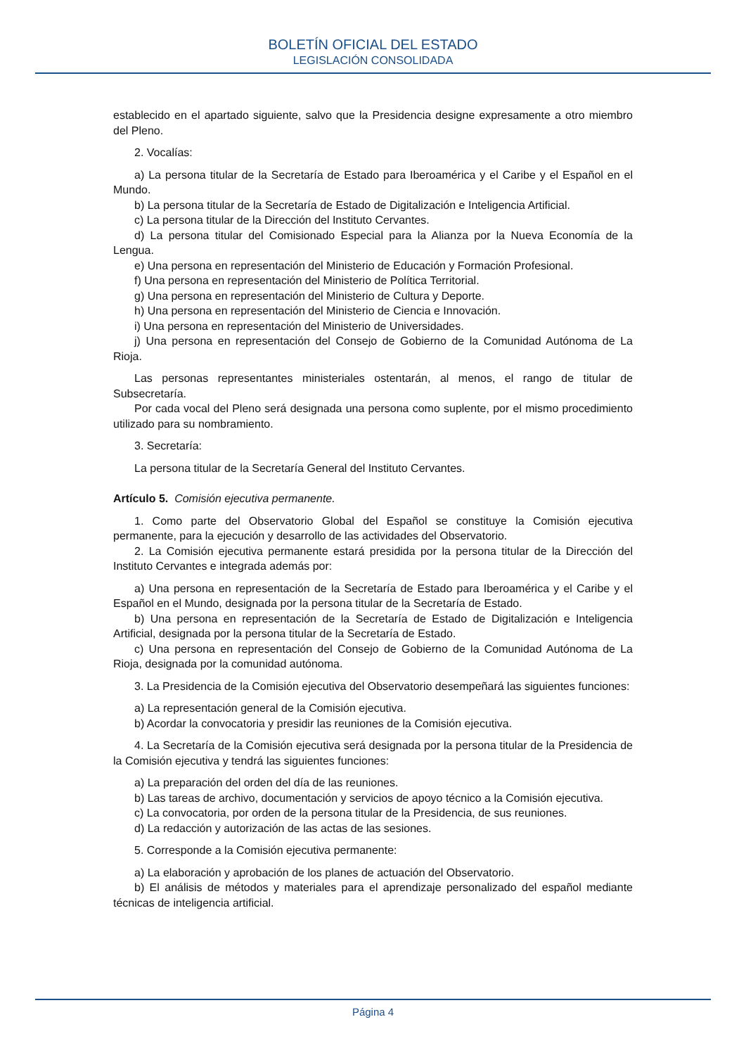BOLETÍN OFICIAL DEL ESTADO
LEGISLACIÓN CONSOLIDADA
establecido en el apartado siguiente, salvo que la Presidencia designe expresamente a otro miembro del Pleno.
2. Vocalías:
a) La persona titular de la Secretaría de Estado para Iberoamérica y el Caribe y el Español en el Mundo.
b) La persona titular de la Secretaría de Estado de Digitalización e Inteligencia Artificial.
c) La persona titular de la Dirección del Instituto Cervantes.
d) La persona titular del Comisionado Especial para la Alianza por la Nueva Economía de la Lengua.
e) Una persona en representación del Ministerio de Educación y Formación Profesional.
f) Una persona en representación del Ministerio de Política Territorial.
g) Una persona en representación del Ministerio de Cultura y Deporte.
h) Una persona en representación del Ministerio de Ciencia e Innovación.
i) Una persona en representación del Ministerio de Universidades.
j) Una persona en representación del Consejo de Gobierno de la Comunidad Autónoma de La Rioja.
Las personas representantes ministeriales ostentarán, al menos, el rango de titular de Subsecretaría.
Por cada vocal del Pleno será designada una persona como suplente, por el mismo procedimiento utilizado para su nombramiento.
3. Secretaría:
La persona titular de la Secretaría General del Instituto Cervantes.
Artículo 5. Comisión ejecutiva permanente.
1. Como parte del Observatorio Global del Español se constituye la Comisión ejecutiva permanente, para la ejecución y desarrollo de las actividades del Observatorio.
2. La Comisión ejecutiva permanente estará presidida por la persona titular de la Dirección del Instituto Cervantes e integrada además por:
a) Una persona en representación de la Secretaría de Estado para Iberoamérica y el Caribe y el Español en el Mundo, designada por la persona titular de la Secretaría de Estado.
b) Una persona en representación de la Secretaría de Estado de Digitalización e Inteligencia Artificial, designada por la persona titular de la Secretaría de Estado.
c) Una persona en representación del Consejo de Gobierno de la Comunidad Autónoma de La Rioja, designada por la comunidad autónoma.
3. La Presidencia de la Comisión ejecutiva del Observatorio desempeñará las siguientes funciones:
a) La representación general de la Comisión ejecutiva.
b) Acordar la convocatoria y presidir las reuniones de la Comisión ejecutiva.
4. La Secretaría de la Comisión ejecutiva será designada por la persona titular de la Presidencia de la Comisión ejecutiva y tendrá las siguientes funciones:
a) La preparación del orden del día de las reuniones.
b) Las tareas de archivo, documentación y servicios de apoyo técnico a la Comisión ejecutiva.
c) La convocatoria, por orden de la persona titular de la Presidencia, de sus reuniones.
d) La redacción y autorización de las actas de las sesiones.
5. Corresponde a la Comisión ejecutiva permanente:
a) La elaboración y aprobación de los planes de actuación del Observatorio.
b) El análisis de métodos y materiales para el aprendizaje personalizado del español mediante técnicas de inteligencia artificial.
Página 4